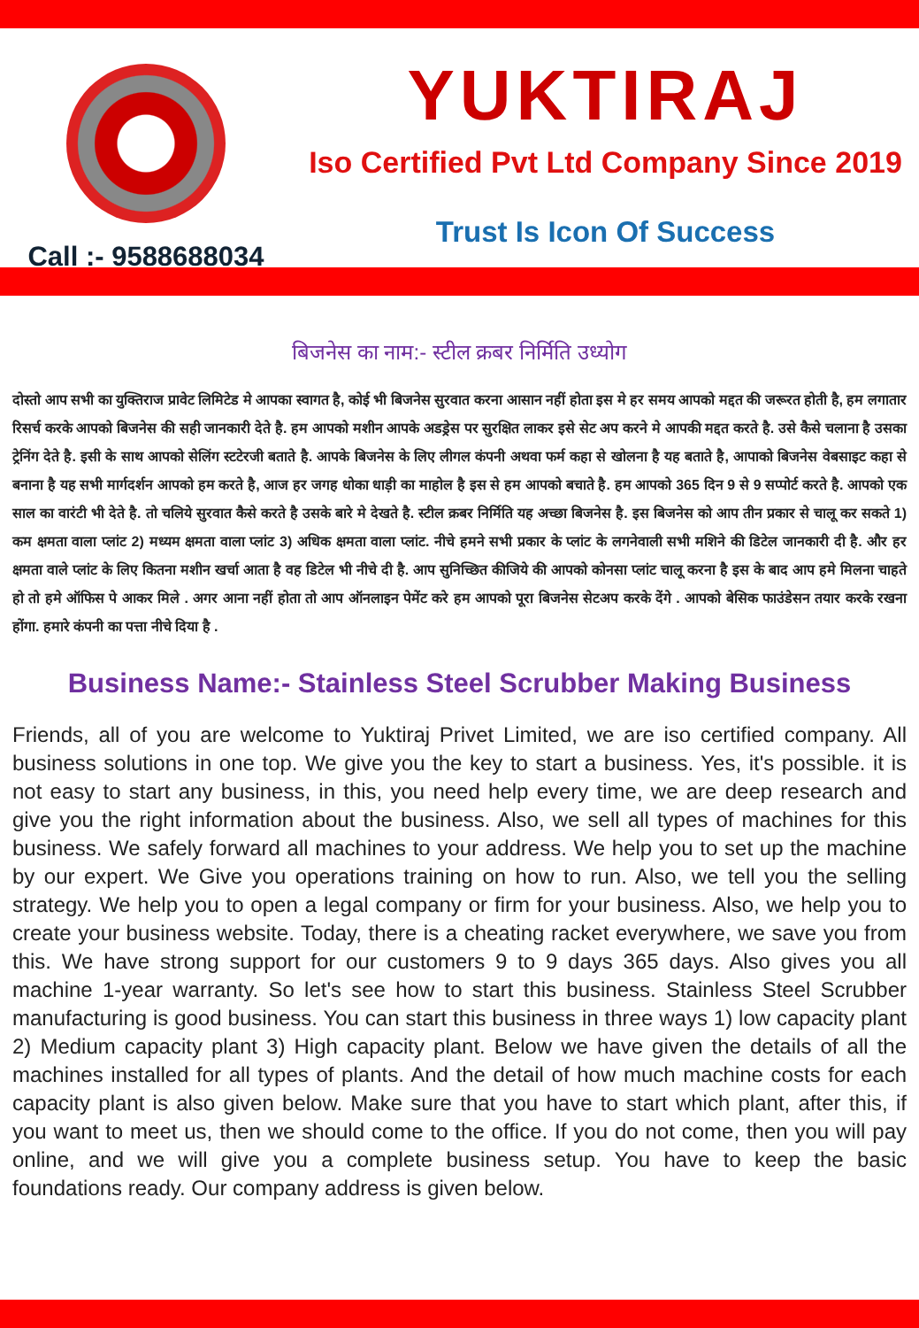Call :- 9588688034
YUKTIRAJ
Iso Certified Pvt Ltd Company Since 2019
Trust Is Icon Of Success
बिजनेस का नाम:- स्टील क्रबर निर्मिति उध्योग
दोस्तो आप सभी का युक्तिराज प्रावेट लिमिटेड मे आपका स्वागत है, कोई भी बिजनेस सुरवात करना आसान नहीं होता इस मे हर समय आपको मद्दत की जरूरत होती है, हम लगातार रिसर्च करके आपको बिजनेस की सही जानकारी देते है. हम आपको मशीन आपके अडड्रेस पर सुरक्षित लाकर इसे सेट अप करने मे आपकी मद्दत करते है. उसे कैसे चलाना है उसका ट्रेनिंग देते है. इसी के साथ आपको सेलिंग स्टटेरजी बताते है. आपके बिजनेस के लिए लीगल कंपनी अथवा फर्म कहा से खोलना है यह बताते है, आपाको बिजनेस वेबसाइट कहा से बनाना है यह सभी मार्गदर्शन आपको हम करते है, आज हर जगह धोका धाड़ी का माहोल है इस से हम आपको बचाते है. हम आपको 365 दिन 9 से 9 सप्पोर्ट करते है. आपको एक साल का वारंटी भी देते है. तो चलिये सुरवात कैसे करते है उसके बारे मे देखते है. स्टील क्रबर निर्मिति यह अच्छा बिजनेस है. इस बिजनेस को आप तीन प्रकार से चालू कर सकते 1) कम क्षमता वाला प्लांट 2) मध्यम क्षमता वाला प्लांट 3) अधिक क्षमता वाला प्लांट. नीचे हमने सभी प्रकार के प्लांट के लगनेवाली सभी मशिने की डिटेल जानकारी दी है. और हर क्षमता वाले प्लांट के लिए कितना मशीन खर्चा आता है वह डिटेल भी नीचे दी है. आप सुनिच्छित कीजिये की आपको कोनसा प्लांट चालू करना है इस के बाद आप हमे मिलना चाहते हो तो हमे ऑफिस पे आकर मिले . अगर आना नहीं होता तो आप ऑनलाइन पेमेंट करे हम आपको पूरा बिजनेस सेटअप करके देंगे . आपको बेसिक फाउंडेसन तयार करके रखना होंगा. हमारे कंपनी का पत्ता नीचे दिया है .
Business Name:- Stainless Steel Scrubber Making Business
Friends, all of you are welcome to Yuktiraj Privet Limited, we are iso certified company. All business solutions in one top. We give you the key to start a business. Yes, it's possible. it is not easy to start any business, in this, you need help every time, we are deep research and give you the right information about the business. Also, we sell all types of machines for this business. We safely forward all machines to your address. We help you to set up the machine by our expert. We Give you operations training on how to run. Also, we tell you the selling strategy. We help you to open a legal company or firm for your business. Also, we help you to create your business website. Today, there is a cheating racket everywhere, we save you from this. We have strong support for our customers 9 to 9 days 365 days. Also gives you all machine 1-year warranty. So let's see how to start this business. Stainless Steel Scrubber manufacturing is good business. You can start this business in three ways 1) low capacity plant 2) Medium capacity plant 3) High capacity plant. Below we have given the details of all the machines installed for all types of plants. And the detail of how much machine costs for each capacity plant is also given below. Make sure that you have to start which plant, after this, if you want to meet us, then we should come to the office. If you do not come, then you will pay online, and we will give you a complete business setup. You have to keep the basic foundations ready. Our company address is given below.